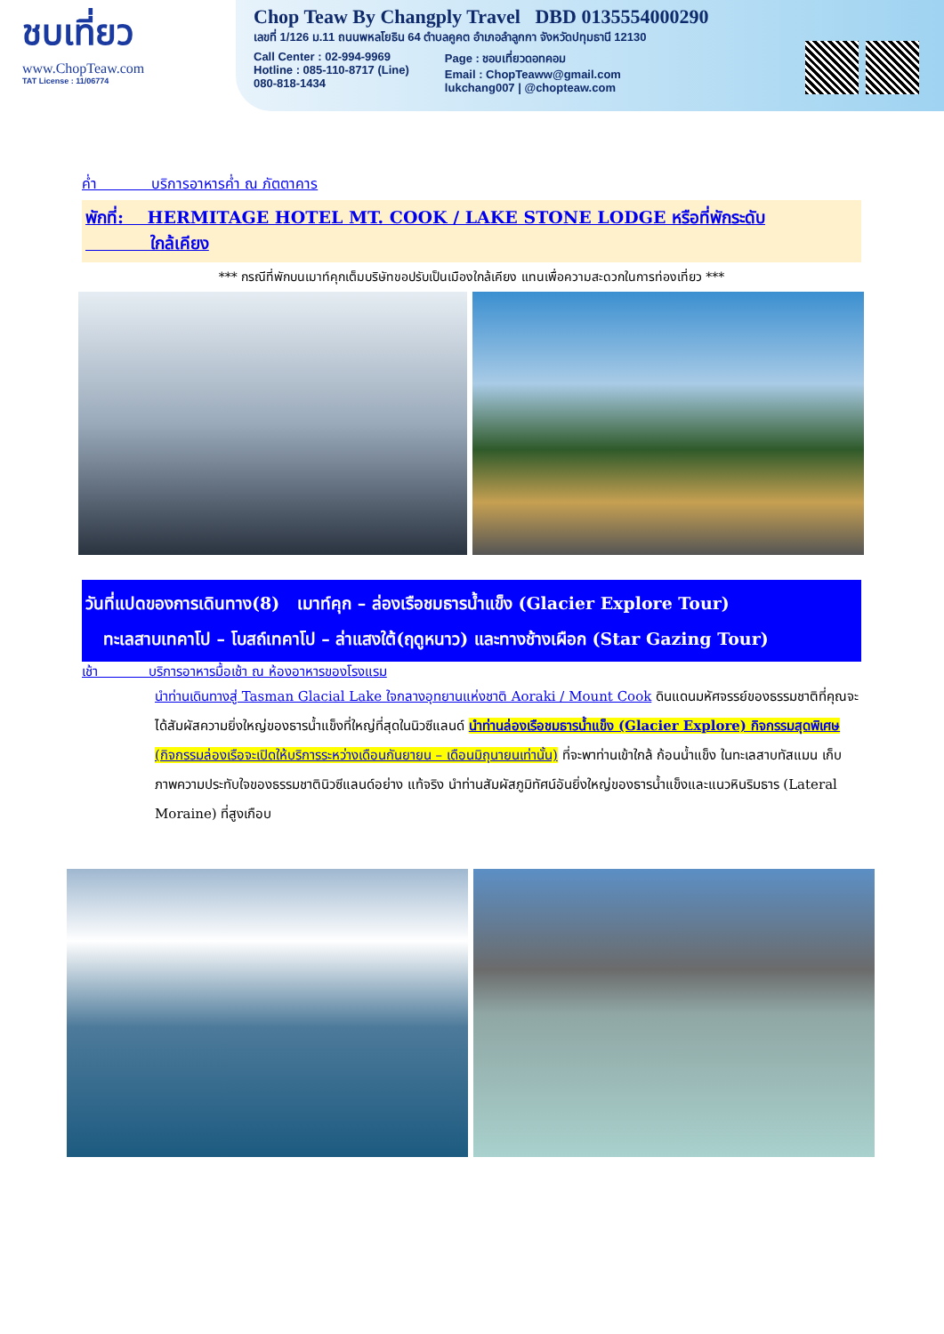ชบเที่ยว
www.ChopTeaw.com
TAT License : 11/06774
Chop Teaw By Changply Travel DBD 0135554000290
เลขที่ 1/126 ม.11 ถนนพหลโยธิน 64 ตำบลคูคต อำเภอลำลูกกา จังหวัดปทุมธานี 12130
Call Center : 02-994-9969
Hotline : 085-110-8717 (Line)
080-818-1434
Page : ชอบเที่ยวดอทคอม
Email : ChopTeaww@gmail.com
lukchang007 | @chopteaw.com
ค่ำ บริการอาหารค่ำ ณ ภัตตาคาร
พักที่: HERMITAGE HOTEL MT. COOK / LAKE STONE LODGE หรือที่พักระดับ
ใกล้เคียง
*** กรณีที่พักบนเมาท์คุกเต็มบริษัทขอปรับเป็นเมืองใกล้เคียง แทนเพื่อความสะดวกในการท่องเที่ยว ***
วันที่แปดของการเดินทาง(8) เมาท์คุก – ล่องเรือชมธารน้ำแข็ง (Glacier Explore Tour)
ทะเลสาบเทคาโป – โบสถ์เทคาโป – ล่าแสงใต้(ฤดูหนาว) และทางช้างเผือก (Star Gazing Tour)
เช้า บริการอาหารมื้อเช้า ณ ห้องอาหารของโรงแรม
นำท่านเดินทางสู่ Tasman Glacial Lake ใจกลางอุทยานแห่งชาติ Aoraki / Mount Cook ดินแดนมหัศจรรย์ของธรรมชาติที่คุณจะได้สัมผัสความยิ่งใหญ่ของธารน้ำแข็งที่ใหญ่ที่สุดในนิวซีแลนด์ นำท่านล่องเรือชมธารน้ำแข็ง (Glacier Explore) กิจกรรมสุดพิเศษ (กิจกรรมล่องเรือจะเปิดให้บริการระหว่างเดือนกันยายน – เดือนมิถุนายนเท่านั้น) ที่จะพาท่านเข้าใกล้ ก้อนน้ำแข็ง ในทะเลสาบทัสแมน เก็บภาพความประทับใจของธรรมชาตินิวซีแลนด์อย่าง แท้จริง นำท่านสัมผัสภูมิทัศน์อันยิ่งใหญ่ของธารน้ำแข็งและแนวหินริมธาร (Lateral Moraine) ที่สูงเกือบ